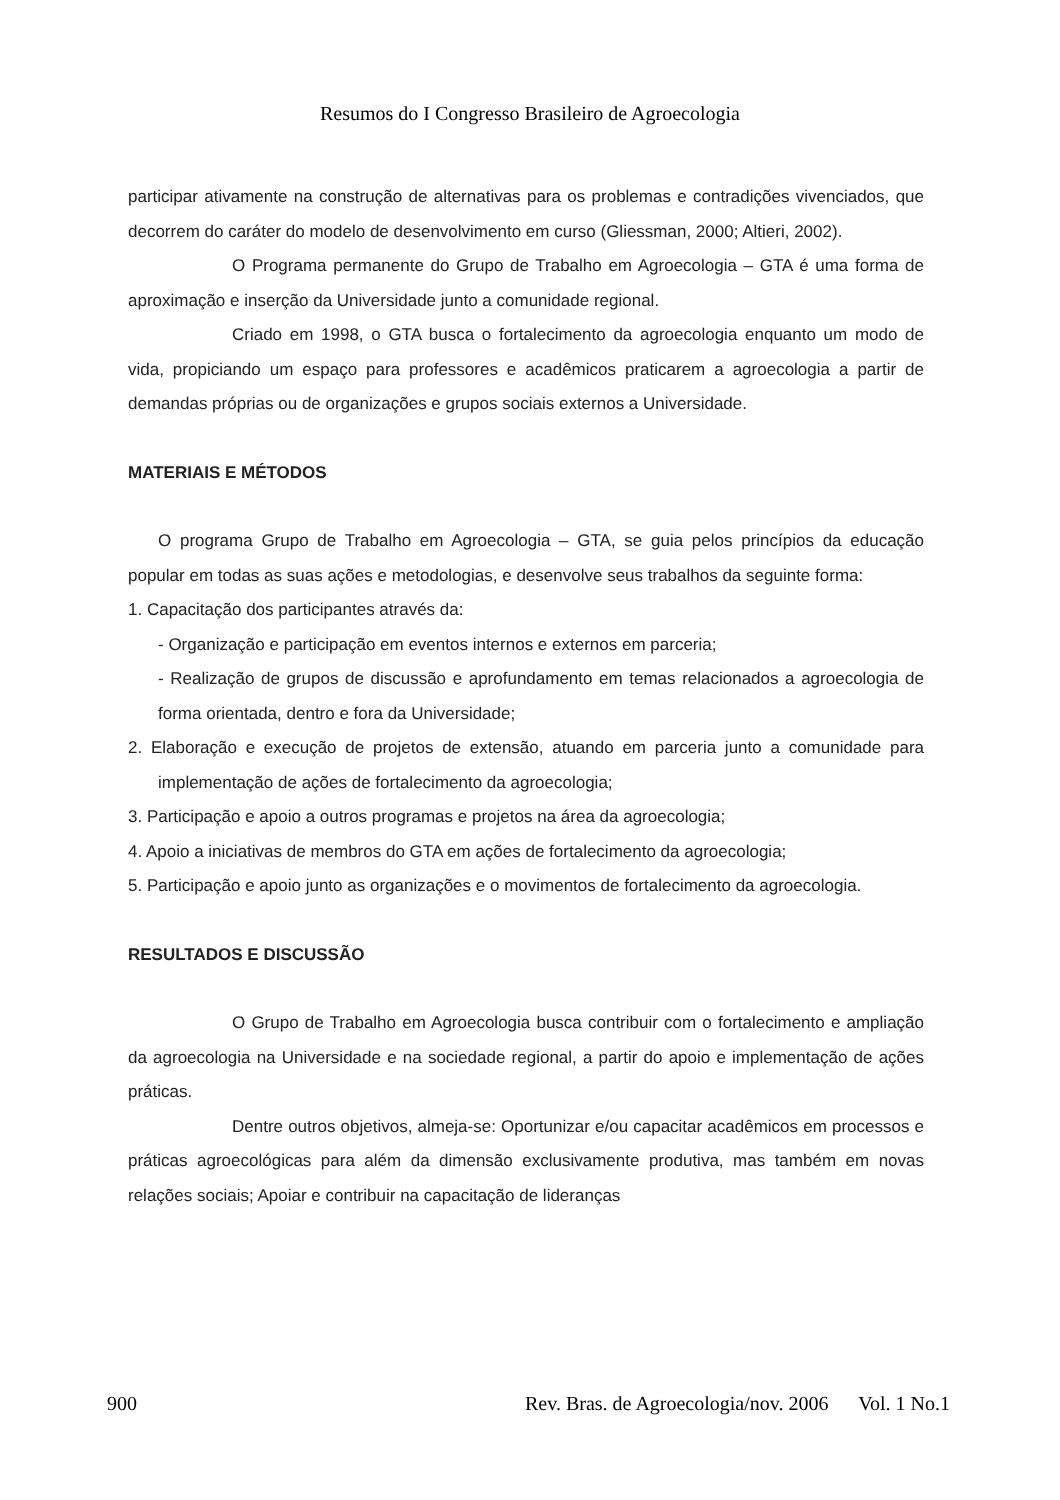Resumos do I Congresso Brasileiro de Agroecologia
participar ativamente na construção de alternativas para os problemas e contradições vivenciados, que decorrem do caráter do modelo de desenvolvimento em curso (Gliessman, 2000; Altieri, 2002).
O Programa permanente do Grupo de Trabalho em Agroecologia – GTA é uma forma de aproximação e inserção da Universidade junto a comunidade regional.
Criado em 1998, o GTA busca o fortalecimento da agroecologia enquanto um modo de vida, propiciando um espaço para professores e acadêmicos praticarem a agroecologia a partir de demandas próprias ou de organizações e grupos sociais externos a Universidade.
MATERIAIS E MÉTODOS
O programa Grupo de Trabalho em Agroecologia – GTA, se guia pelos princípios da educação popular em todas as suas ações e metodologias, e desenvolve seus trabalhos da seguinte forma:
1. Capacitação dos participantes através da:
- Organização e participação em eventos internos e externos em parceria;
- Realização de grupos de discussão e aprofundamento em temas relacionados a agroecologia de forma orientada, dentro e fora da Universidade;
2. Elaboração e execução de projetos de extensão, atuando em parceria junto a comunidade para implementação de ações de fortalecimento da agroecologia;
3. Participação e apoio a outros programas e projetos na área da agroecologia;
4. Apoio a iniciativas de membros do GTA em ações de fortalecimento da agroecologia;
5. Participação e apoio junto as organizações e o movimentos de fortalecimento da agroecologia.
RESULTADOS E DISCUSSÃO
O Grupo de Trabalho em Agroecologia busca contribuir com o fortalecimento e ampliação da agroecologia na Universidade e na sociedade regional, a partir do apoio e implementação de ações práticas.
Dentre outros objetivos, almeja-se: Oportunizar e/ou capacitar acadêmicos em processos e práticas agroecológicas para além da dimensão exclusivamente produtiva, mas também em novas relações sociais; Apoiar e contribuir na capacitação de lideranças
900 Rev. Bras. de Agroecologia/nov. 2006 Vol. 1 No.1